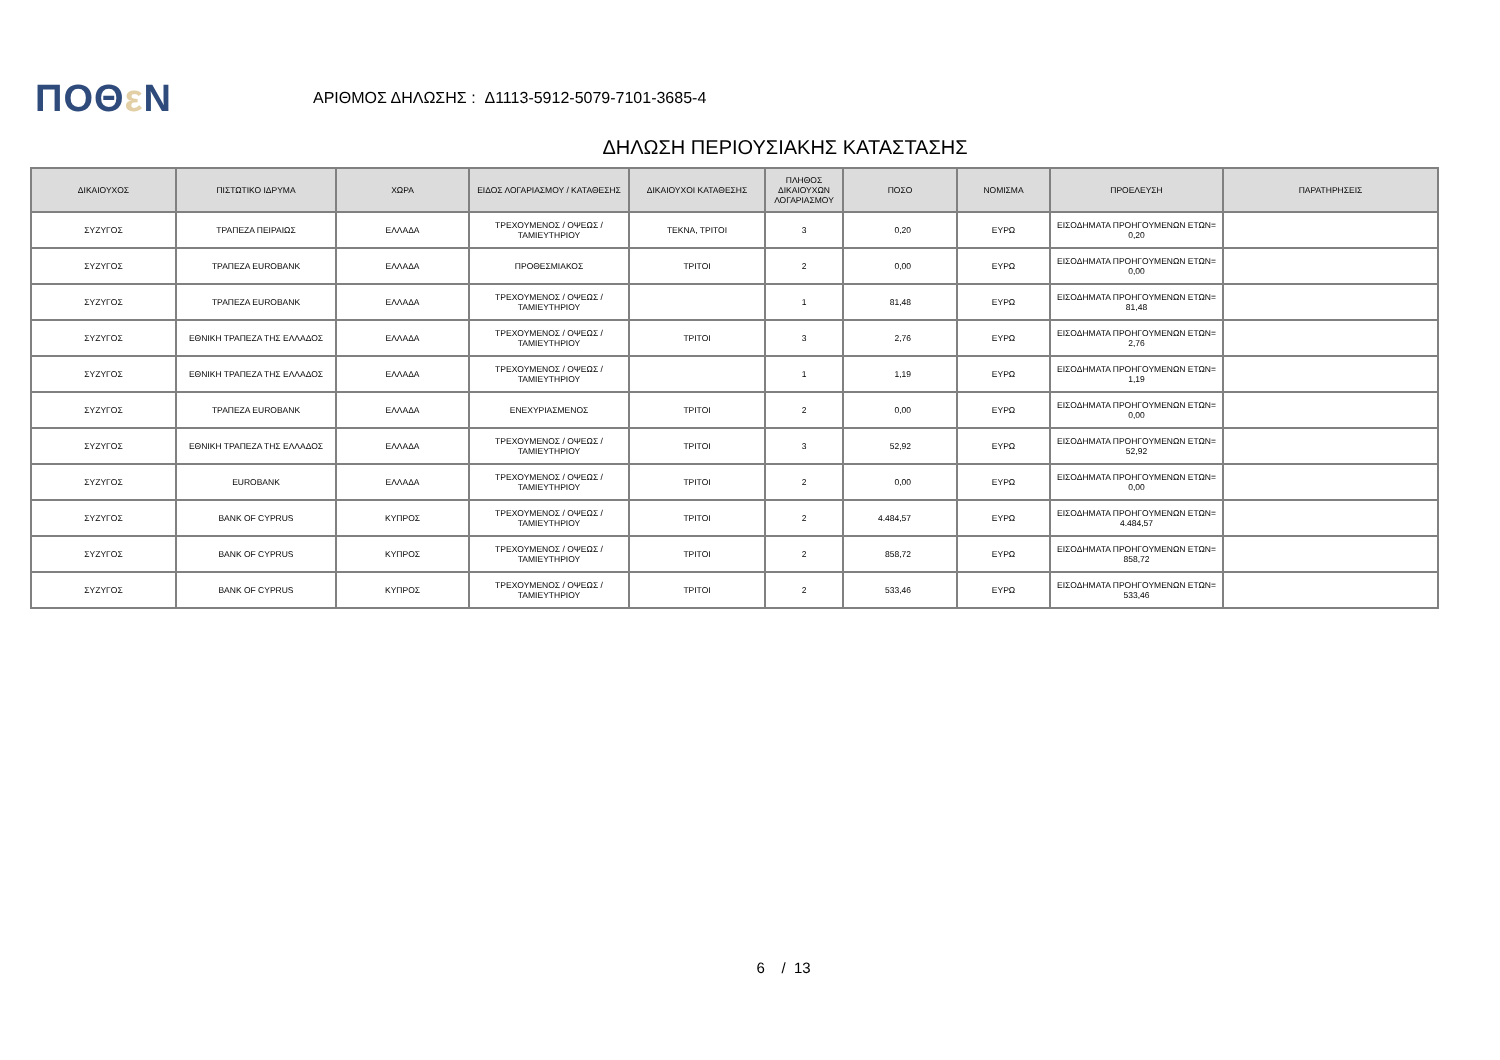ΠΟΘε Ν
ΑΡΙΘΜΟΣ ΔΗΛΩΣΗΣ : Δ1113-5912-5079-7101-3685-4
ΔΗΛΩΣΗ ΠΕΡΙΟΥΣΙΑΚΗΣ ΚΑΤΑΣΤΑΣΗΣ
| ΔΙΚΑΙΟΥΧΟΣ | ΠΙΣΤΩΤΙΚΟ ΙΔΡΥΜΑ | ΧΩΡΑ | ΕΙΔΟΣ ΛΟΓΑΡΙΑΣΜΟΥ / ΚΑΤΑΘΕΣΗΣ | ΔΙΚΑΙΟΥΧΟΙ ΚΑΤΑΘΕΣΗΣ | ΠΛΗΘΟΣ ΔΙΚΑΙΟΥΧΩΝ ΛΟΓΑΡΙΑΣΜΟΥ | ΠΟΣΟ | ΝΟΜΙΣΜΑ | ΠΡΟΕΛΕΥΣΗ | ΠΑΡΑΤΗΡΗΣΕΙΣ |
| --- | --- | --- | --- | --- | --- | --- | --- | --- | --- |
| ΣΥΖΥΓΟΣ | ΤΡΑΠΕΖΑ ΠΕΙΡΑΙΩΣ | ΕΛΛΑΔΑ | ΤΡΕΧΟΥΜΕΝΟΣ / ΟΨΕΩΣ / ΤΑΜΙΕΥΤΗΡΙΟΥ | ΤΕΚΝΑ, ΤΡΙΤΟΙ | 3 | 0,20 | ΕΥΡΩ | ΕΙΣΟΔΗΜΑΤΑ ΠΡΟΗΓΟΥΜΕΝΩΝ ΕΤΩΝ= 0,20 | |
| ΣΥΖΥΓΟΣ | ΤΡΑΠΕΖΑ EUROBANK | ΕΛΛΑΔΑ | ΠΡΟΘΕΣΜΙΑΚΟΣ | ΤΡΙΤΟΙ | 2 | 0,00 | ΕΥΡΩ | ΕΙΣΟΔΗΜΑΤΑ ΠΡΟΗΓΟΥΜΕΝΩΝ ΕΤΩΝ= 0,00 | |
| ΣΥΖΥΓΟΣ | ΤΡΑΠΕΖΑ EUROBANK | ΕΛΛΑΔΑ | ΤΡΕΧΟΥΜΕΝΟΣ / ΟΨΕΩΣ / ΤΑΜΙΕΥΤΗΡΙΟΥ | | 1 | 81,48 | ΕΥΡΩ | ΕΙΣΟΔΗΜΑΤΑ ΠΡΟΗΓΟΥΜΕΝΩΝ ΕΤΩΝ= 81,48 | |
| ΣΥΖΥΓΟΣ | ΕΘΝΙΚΗ ΤΡΑΠΕΖΑ ΤΗΣ ΕΛΛΑΔΟΣ | ΕΛΛΑΔΑ | ΤΡΕΧΟΥΜΕΝΟΣ / ΟΨΕΩΣ / ΤΑΜΙΕΥΤΗΡΙΟΥ | ΤΡΙΤΟΙ | 3 | 2,76 | ΕΥΡΩ | ΕΙΣΟΔΗΜΑΤΑ ΠΡΟΗΓΟΥΜΕΝΩΝ ΕΤΩΝ= 2,76 | |
| ΣΥΖΥΓΟΣ | ΕΘΝΙΚΗ ΤΡΑΠΕΖΑ ΤΗΣ ΕΛΛΑΔΟΣ | ΕΛΛΑΔΑ | ΤΡΕΧΟΥΜΕΝΟΣ / ΟΨΕΩΣ / ΤΑΜΙΕΥΤΗΡΙΟΥ | | 1 | 1,19 | ΕΥΡΩ | ΕΙΣΟΔΗΜΑΤΑ ΠΡΟΗΓΟΥΜΕΝΩΝ ΕΤΩΝ= 1,19 | |
| ΣΥΖΥΓΟΣ | ΤΡΑΠΕΖΑ EUROBANK | ΕΛΛΑΔΑ | ΕΝΕΧΥΡΙΑΣΜΕΝΟΣ | ΤΡΙΤΟΙ | 2 | 0,00 | ΕΥΡΩ | ΕΙΣΟΔΗΜΑΤΑ ΠΡΟΗΓΟΥΜΕΝΩΝ ΕΤΩΝ= 0,00 | |
| ΣΥΖΥΓΟΣ | ΕΘΝΙΚΗ ΤΡΑΠΕΖΑ ΤΗΣ ΕΛΛΑΔΟΣ | ΕΛΛΑΔΑ | ΤΡΕΧΟΥΜΕΝΟΣ / ΟΨΕΩΣ / ΤΑΜΙΕΥΤΗΡΙΟΥ | ΤΡΙΤΟΙ | 3 | 52,92 | ΕΥΡΩ | ΕΙΣΟΔΗΜΑΤΑ ΠΡΟΗΓΟΥΜΕΝΩΝ ΕΤΩΝ= 52,92 | |
| ΣΥΖΥΓΟΣ | EUROBANK | ΕΛΛΑΔΑ | ΤΡΕΧΟΥΜΕΝΟΣ / ΟΨΕΩΣ / ΤΑΜΙΕΥΤΗΡΙΟΥ | ΤΡΙΤΟΙ | 2 | 0,00 | ΕΥΡΩ | ΕΙΣΟΔΗΜΑΤΑ ΠΡΟΗΓΟΥΜΕΝΩΝ ΕΤΩΝ= 0,00 | |
| ΣΥΖΥΓΟΣ | BANK OF CYPRUS | ΚΥΠΡΟΣ | ΤΡΕΧΟΥΜΕΝΟΣ / ΟΨΕΩΣ / ΤΑΜΙΕΥΤΗΡΙΟΥ | ΤΡΙΤΟΙ | 2 | 4.484,57 | ΕΥΡΩ | ΕΙΣΟΔΗΜΑΤΑ ΠΡΟΗΓΟΥΜΕΝΩΝ ΕΤΩΝ= 4.484,57 | |
| ΣΥΖΥΓΟΣ | BANK OF CYPRUS | ΚΥΠΡΟΣ | ΤΡΕΧΟΥΜΕΝΟΣ / ΟΨΕΩΣ / ΤΑΜΙΕΥΤΗΡΙΟΥ | ΤΡΙΤΟΙ | 2 | 858,72 | ΕΥΡΩ | ΕΙΣΟΔΗΜΑΤΑ ΠΡΟΗΓΟΥΜΕΝΩΝ ΕΤΩΝ= 858,72 | |
| ΣΥΖΥΓΟΣ | BANK OF CYPRUS | ΚΥΠΡΟΣ | ΤΡΕΧΟΥΜΕΝΟΣ / ΟΨΕΩΣ / ΤΑΜΙΕΥΤΗΡΙΟΥ | ΤΡΙΤΟΙ | 2 | 533,46 | ΕΥΡΩ | ΕΙΣΟΔΗΜΑΤΑ ΠΡΟΗΓΟΥΜΕΝΩΝ ΕΤΩΝ= 533,46 | |
6 / 13